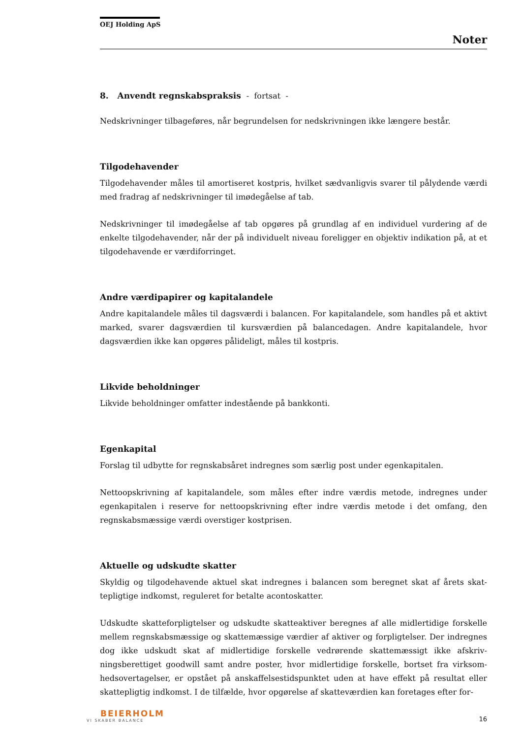OEJ Holding ApS
Noter
8. Anvendt regnskabspraksis - fortsat -
Nedskrivninger tilbageføres, når begrundelsen for nedskrivningen ikke længere består.
Tilgodehavender
Tilgodehavender måles til amortiseret kostpris, hvilket sædvanligvis svarer til pålydende værdi med fradrag af nedskrivninger til imødegåelse af tab.
Nedskrivninger til imødegåelse af tab opgøres på grundlag af en individuel vurdering af de enkelte tilgodehavender, når der på individuelt niveau foreligger en objektiv indikation på, at et tilgodehavende er værdiforringet.
Andre værdipapirer og kapitalandele
Andre kapitalandele måles til dagsværdi i balancen. For kapitalandele, som handles på et aktivt marked, svarer dagsværdien til kursværdien på balancedagen. Andre kapitalandele, hvor dagsværdien ikke kan opgøres pålideligt, måles til kostpris.
Likvide beholdninger
Likvide beholdninger omfatter indestående på bankkonti.
Egenkapital
Forslag til udbytte for regnskabsåret indregnes som særlig post under egenkapitalen.
Nettoopskrivning af kapitalandele, som måles efter indre værdis metode, indregnes under egenkapitalen i reserve for nettoopskrivning efter indre værdis metode i det omfang, den regnskabsmæssige værdi overstiger kostprisen.
Aktuelle og udskudte skatter
Skyldig og tilgodehavende aktuel skat indregnes i balancen som beregnet skat af årets skat­tepligtige indkomst, reguleret for betalte acontoskatter.
Udskudte skatteforpligtelser og udskudte skatteaktiver beregnes af alle midlertidige forskelle mellem regnskabsmæssige og skattemæssige værdier af aktiver og forpligtelser. Der indreg­nes dog ikke udskudt skat af midlertidige forskelle vedrørende skattemæssigt ikke afskriv­ningsberettiget goodwill samt andre poster, hvor midlertidige forskelle, bortset fra virksom­hedsovertagelser, er opstået på anskaffelsestidspunktet uden at have effekt på resultat eller skattepligtig indkomst. I de tilfælde, hvor opgørelse af skatteværdien kan foretages efter for-
BEIERHOLM
VI SKABER BALANCE
16